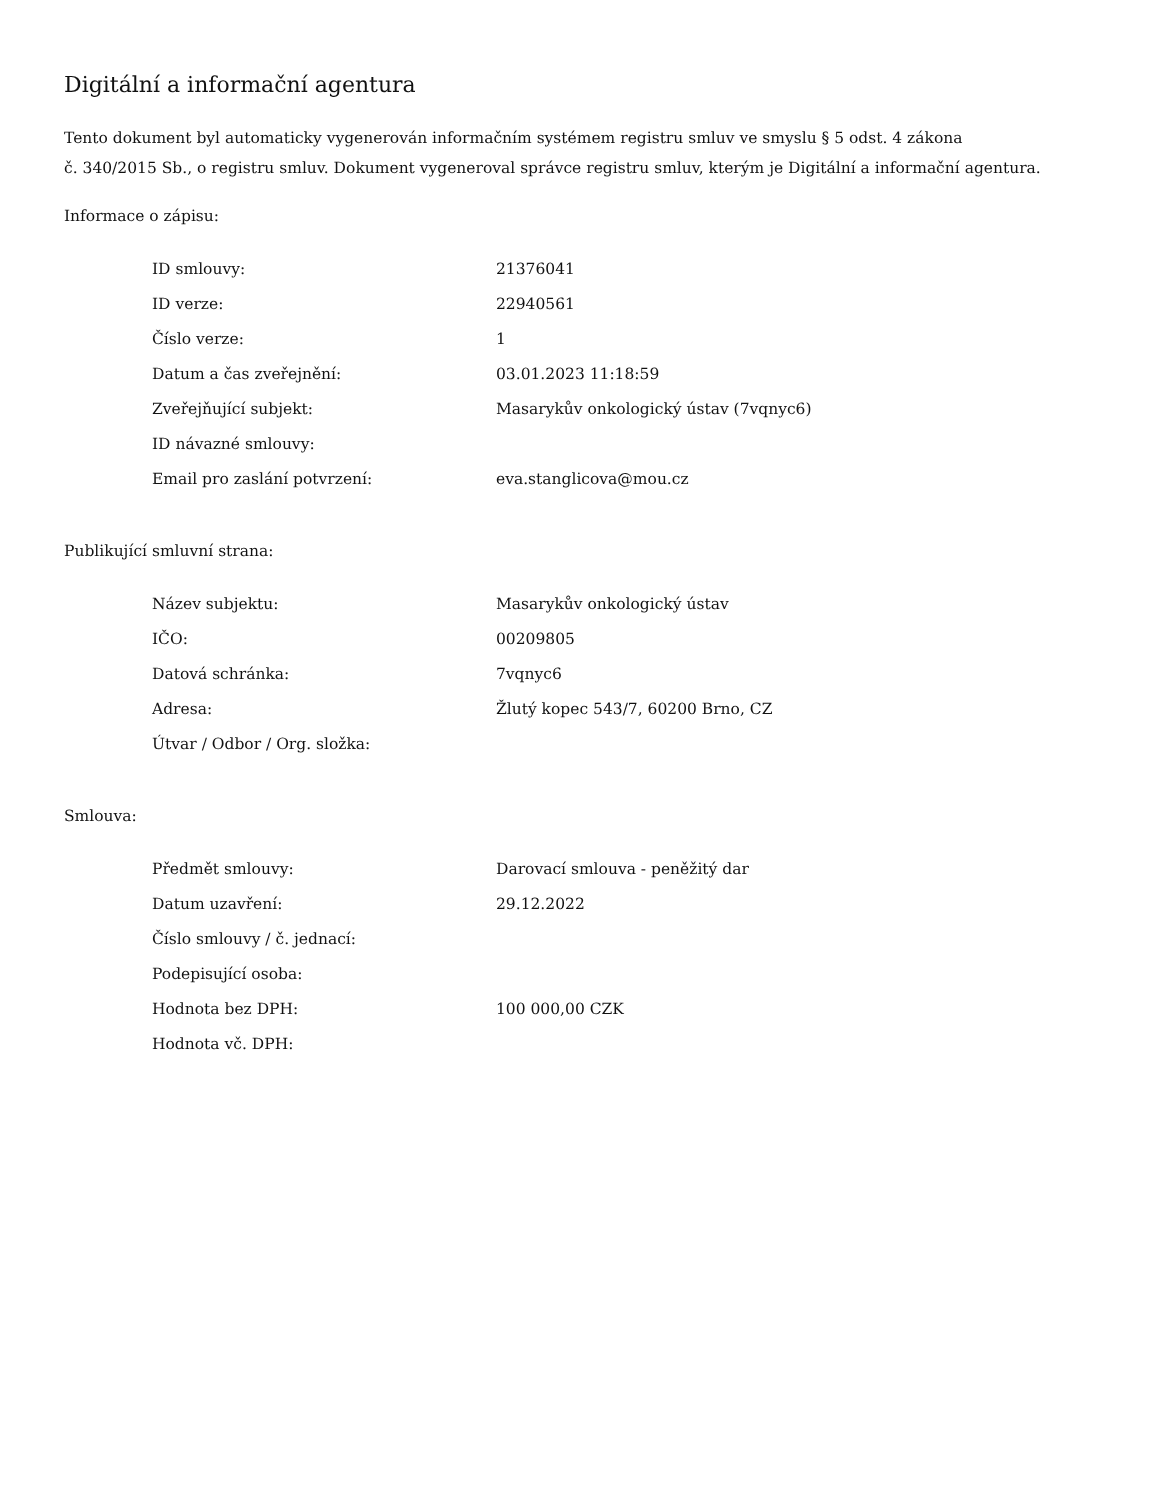Digitální a informační agentura
Tento dokument byl automaticky vygenerován informačním systémem registru smluv ve smyslu § 5 odst. 4 zákona
č. 340/2015 Sb., o registru smluv. Dokument vygeneroval správce registru smluv, kterým je Digitální a informační agentura.
Informace o zápisu:
| ID smlouvy: | 21376041 |
| ID verze: | 22940561 |
| Číslo verze: | 1 |
| Datum a čas zveřejnění: | 03.01.2023 11:18:59 |
| Zveřejňující subjekt: | Masarykův onkologický ústav (7vqnyc6) |
| ID návazné smlouvy: | |
| Email pro zaslání potvrzení: | eva.stanglicova@mou.cz |
Publikující smluvní strana:
| Název subjektu: | Masarykův onkologický ústav |
| IČO: | 00209805 |
| Datová schránka: | 7vqnyc6 |
| Adresa: | Žlutý kopec 543/7, 60200 Brno, CZ |
| Útvar / Odbor / Org. složka: | |
Smlouva:
| Předmět smlouvy: | Darovací smlouva - peněžitý dar |
| Datum uzavření: | 29.12.2022 |
| Číslo smlouvy / č. jednací: | |
| Podepisující osoba: | |
| Hodnota bez DPH: | 100 000,00 CZK |
| Hodnota vč. DPH: | |